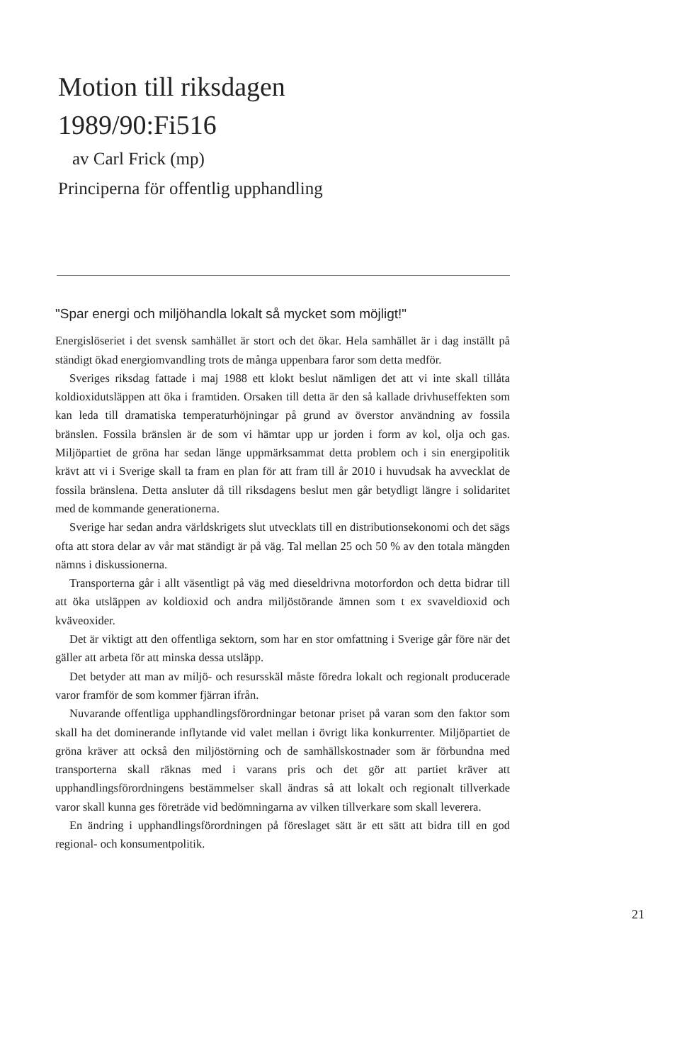Motion till riksdagen
1989/90:Fi516
av Carl Frick (mp)
Principerna för offentlig upphandling
"Spar energi och miljöhandla lokalt så mycket som möjligt!"
Energislöseriet i det svensk samhället är stort och det ökar. Hela samhället är i dag inställt på ständigt ökad energiomvandling trots de många uppenbara faror som detta medför.
Sveriges riksdag fattade i maj 1988 ett klokt beslut nämligen det att vi inte skall tillåta koldioxidutsläppen att öka i framtiden. Orsaken till detta är den så kallade drivhuseffekten som kan leda till dramatiska temperaturhöjningar på grund av överstor användning av fossila bränslen. Fossila bränslen är de som vi hämtar upp ur jorden i form av kol, olja och gas. Miljöpartiet de gröna har sedan länge uppmärksammat detta problem och i sin energipolitik krävt att vi i Sverige skall ta fram en plan för att fram till år 2010 i huvudsak ha avvecklat de fossila bränslena. Detta ansluter då till riksdagens beslut men går betydligt längre i solidaritet med de kommande generationerna.
Sverige har sedan andra världskrigets slut utvecklats till en distributionsekonomi och det sägs ofta att stora delar av vår mat ständigt är på väg. Tal mellan 25 och 50 % av den totala mängden nämns i diskussionerna.
Transporterna går i allt väsentligt på väg med dieseldrivna motorfordon och detta bidrar till att öka utsläppen av koldioxid och andra miljöstörande ämnen som t ex svaveldioxid och kväveoxider.
Det är viktigt att den offentliga sektorn, som har en stor omfattning i Sverige går före när det gäller att arbeta för att minska dessa utsläpp.
Det betyder att man av miljö- och resursskäl måste föredra lokalt och regionalt producerade varor framför de som kommer fjärran ifrån.
Nuvarande offentliga upphandlingsförordningar betonar priset på varan som den faktor som skall ha det dominerande inflytande vid valet mellan i övrigt lika konkurrenter. Miljöpartiet de gröna kräver att också den miljöstörning och de samhällskostnader som är förbundna med transporterna skall räknas med i varans pris och det gör att partiet kräver att upphandlingsförordningens bestämmelser skall ändras så att lokalt och regionalt tillverkade varor skall kunna ges företräde vid bedömningarna av vilken tillverkare som skall leverera.
En ändring i upphandlingsförordningen på föreslaget sätt är ett sätt att bidra till en god regional- och konsumentpolitik.
21